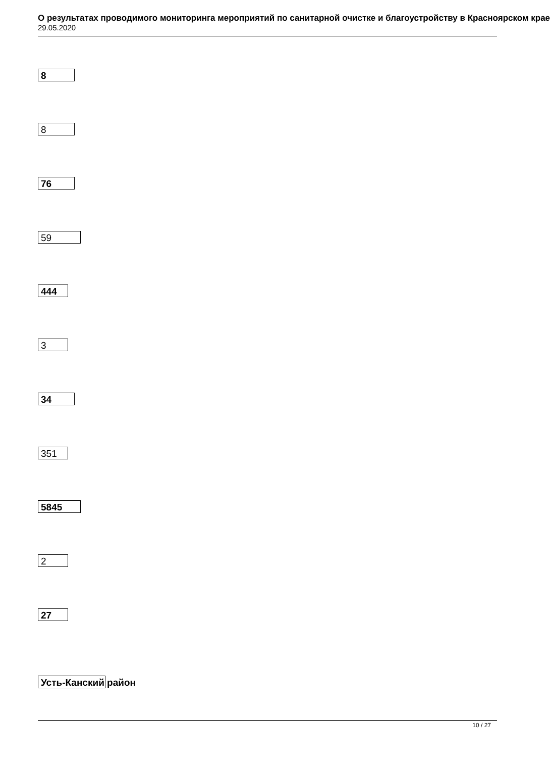О результатах проводимого мониторинга мероприятий по санитарной очистке и благоустройству в Красноярском крае
29.05.2020
8
8
76
59
444
3
34
351
5845
2
27
Усть-Канский район
10 / 27